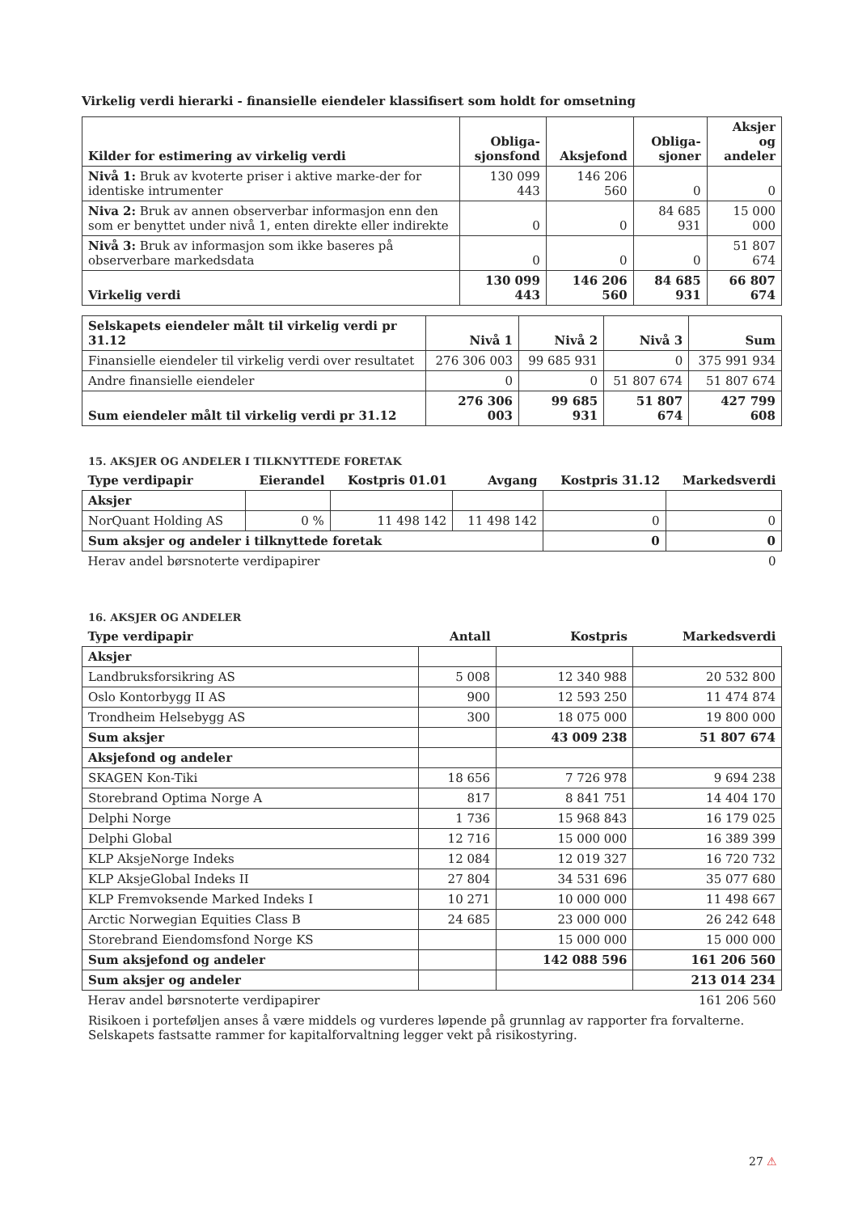Virkelig verdi hierarki - finansielle eiendeler klassifisert som holdt for omsetning
| Kilder for estimering av virkelig verdi | Obliga- sjonsfond | Aksjefond | Obliga- sjoner | Aksjer og andeler |
| --- | --- | --- | --- | --- |
| Nivå 1: Bruk av kvoterte priser i aktive marke-der for identiske intrumenter | 130 099 443 | 146 206 560 | 0 | 0 |
| Niva 2: Bruk av annen observerbar informasjon enn den som er benyttet under nivå 1, enten direkte eller indirekte | 0 | 0 | 84 685 931 | 15 000 000 |
| Nivå 3: Bruk av informasjon som ikke baseres på observerbare markedsdata | 0 | 0 | 0 | 51 807 674 |
| Virkelig verdi | 130 099 443 | 146 206 560 | 84 685 931 | 66 807 674 |
| Selskapets eiendeler målt til virkelig verdi pr 31.12 | Nivå 1 | Nivå 2 | Nivå 3 | Sum |
| --- | --- | --- | --- | --- |
| Finansielle eiendeler til virkelig verdi over resultatet | 276 306 003 | 99 685 931 | 0 | 375 991 934 |
| Andre finansielle eiendeler | 0 | 0 | 51 807 674 | 51 807 674 |
| Sum eiendeler målt til virkelig verdi pr 31.12 | 276 306 003 | 99 685 931 | 51 807 674 | 427 799 608 |
15. AKSJER OG ANDELER I TILKNYTTEDE FORETAK
| Type verdipapir | Eierandel | Kostpris 01.01 | Avgang | Kostpris 31.12 | Markedsverdi |
| --- | --- | --- | --- | --- | --- |
| Aksjer | | | | | |
| NorQuant Holding AS | 0 % | 11 498 142 | 11 498 142 | 0 | 0 |
| Sum aksjer og andeler i tilknyttede foretak | | | | 0 | 0 |
| Herav andel børsnoterte verdipapirer | | | | | 0 |
16. AKSJER OG ANDELER
| Type verdipapir | Antall | Kostpris | Markedsverdi |
| --- | --- | --- | --- |
| Aksjer | | | |
| Landbruksforsikring AS | 5 008 | 12 340 988 | 20 532 800 |
| Oslo Kontorbygg II AS | 900 | 12 593 250 | 11 474 874 |
| Trondheim Helsebygg AS | 300 | 18 075 000 | 19 800 000 |
| Sum aksjer | | 43 009 238 | 51 807 674 |
| Aksjefond og andeler | | | |
| SKAGEN Kon-Tiki | 18 656 | 7 726 978 | 9 694 238 |
| Storebrand Optima Norge A | 817 | 8 841 751 | 14 404 170 |
| Delphi Norge | 1 736 | 15 968 843 | 16 179 025 |
| Delphi Global | 12 716 | 15 000 000 | 16 389 399 |
| KLP AksjeNorge Indeks | 12 084 | 12 019 327 | 16 720 732 |
| KLP AksjeGlobal Indeks II | 27 804 | 34 531 696 | 35 077 680 |
| KLP Fremvoksende Marked Indeks I | 10 271 | 10 000 000 | 11 498 667 |
| Arctic Norwegian Equities Class B | 24 685 | 23 000 000 | 26 242 648 |
| Storebrand Eiendomsfond Norge KS | | 15 000 000 | 15 000 000 |
| Sum aksjefond og andeler | | 142 088 596 | 161 206 560 |
| Sum aksjer og andeler | | | 213 014 234 |
| Herav andel børsnoterte verdipapirer | | | 161 206 560 |
Risikoen i porteføljen anses å være middels og vurderes løpende på grunnlag av rapporter fra forvalterne.
Selskapets fastsatte rammer for kapitalforvaltning legger vekt på risikostyring.
27 ⚠